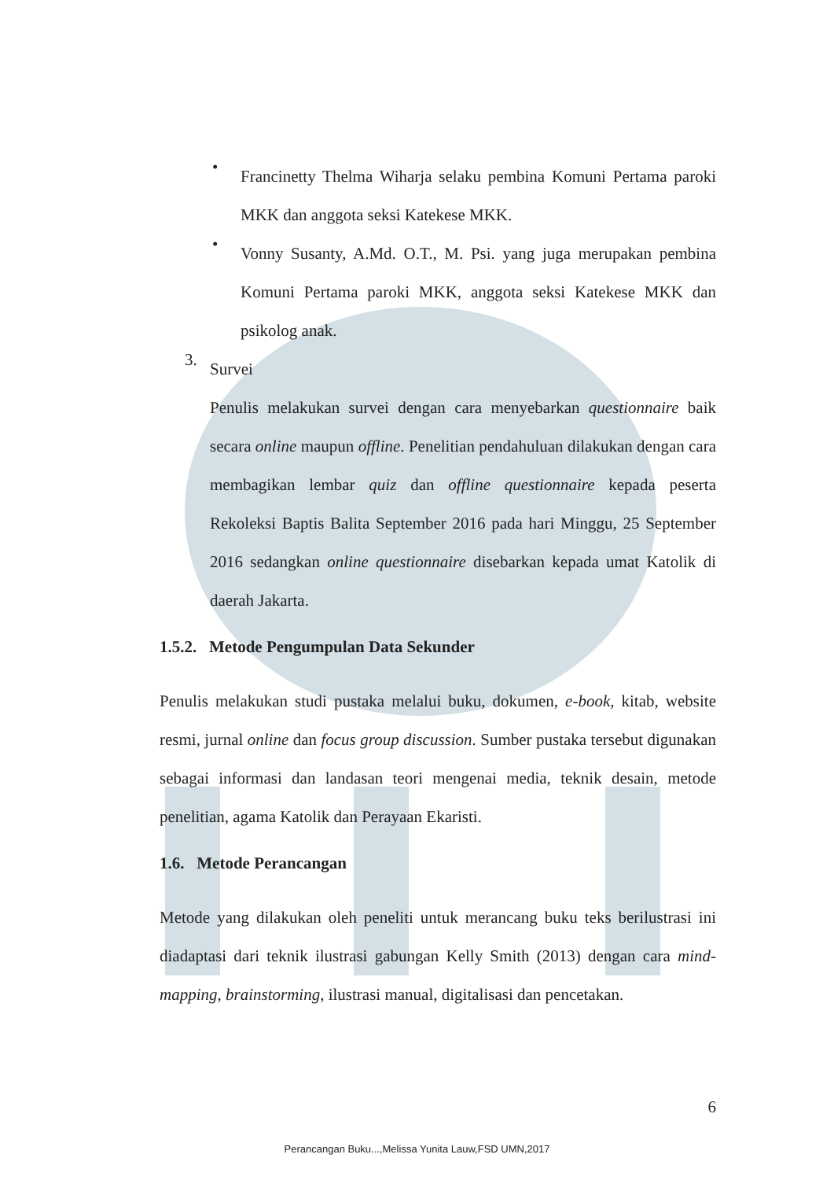•
Francinetty Thelma Wiharja selaku pembina Komuni Pertama paroki MKK dan anggota seksi Katekese MKK.
•
Vonny Susanty, A.Md. O.T., M. Psi. yang juga merupakan pembina Komuni Pertama paroki MKK, anggota seksi Katekese MKK dan psikolog anak.
3.
Survei
Penulis melakukan survei dengan cara menyebarkan questionnaire baik secara online maupun offline. Penelitian pendahuluan dilakukan dengan cara membagikan lembar quiz dan offline questionnaire kepada peserta Rekoleksi Baptis Balita September 2016 pada hari Minggu, 25 September 2016 sedangkan online questionnaire disebarkan kepada umat Katolik di daerah Jakarta.
1.5.2. Metode Pengumpulan Data Sekunder
Penulis melakukan studi pustaka melalui buku, dokumen, e-book, kitab, website resmi, jurnal online dan focus group discussion. Sumber pustaka tersebut digunakan sebagai informasi dan landasan teori mengenai media, teknik desain, metode penelitian, agama Katolik dan Perayaan Ekaristi.
1.6. Metode Perancangan
Metode yang dilakukan oleh peneliti untuk merancang buku teks berilustrasi ini diadaptasi dari teknik ilustrasi gabungan Kelly Smith (2013) dengan cara mind-mapping, brainstorming, ilustrasi manual, digitalisasi dan pencetakan.
6
Perancangan Buku...,Melissa Yunita Lauw,FSD UMN,2017